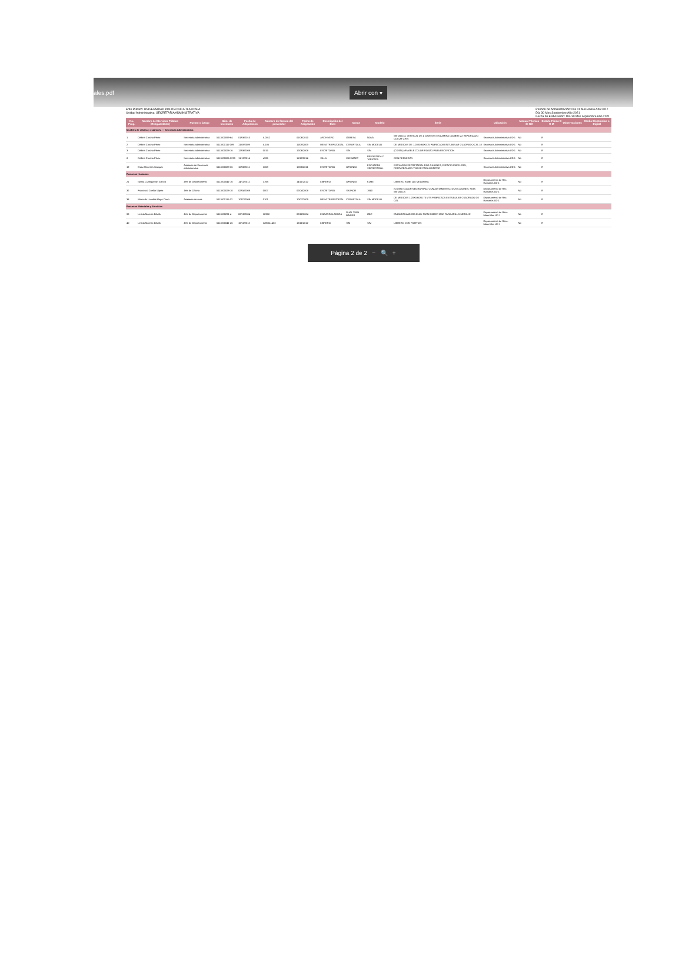ales.pdf Abrir con ▾
Ente Público: UNIVERSIDAD POLITECNICA TLAXCALA
Unidad Administrativa: SECRETARIA ADMINISTRATIVA
Periodo de Administración: Día 01 Mes enero Año 2017
Día 30 Mes Septiembre Año 2021
Fecha de Elaboración: Día 30 Mes septiembre Año 2021
| No. Prog. | Nombre del Servidor Público (Resguardante) | Puesto o Cargo | Núm. de Inventario | Fecha de Adquisición | Número de factura del proveedor | Fecha de Asignación | Descripción del Bien | Marca | Modelo | Serie | Ubicación | Manual Técnico SI NO | Estado Físico B R M | Observaciones | Medio Electrónico o Digital |
| --- | --- | --- | --- | --- | --- | --- | --- | --- | --- | --- | --- | --- | --- | --- | --- |
| Muebles de oficina y estantería — Secretaria Administrativa | | | | | | | | | | | | | | | |
| 1 | Delfina Corona Pérez | Secretaria administrativa | 5111000099-64 | 01/06/2010 | A 0012 | 01/06/2010 | ARCHIVERO | GEBESA | NOVA | METALICO, VERTICAL DE 4 GAVETAS EN LAMINA CALIBRE 22 REFORZADO COLOR GRIS | Secretaria Administrativa UD 1 | No | R | | |
| 2 | Delfina Corona Pérez | Secretaria administrativa | 5111000115-389 | 11/08/2009 | A 106 | 11/08/2009 | MESA TRAPEZOIDAL | CERANTOLA | SIN MODELO | DE MEDIDAS DE 1.20X0.60X0.75 FABRICADA EN TUBULAR CUADRADO CAL 18 | Secretaria Administrativa UD 1 | No | R | | |
| 3 | Delfina Corona Pérez | Secretaria administrativa | 5111000028-16 | 12/06/2008 | 0015 | 12/06/2008 | ESCRITORIO | S/N | S/N | (CIDEN) ARMABLE COLOR ROJIZO PARA RECEPCION | Secretaria Administrativa UD 1 | No | R | | |
| 8 | Delfina Corona Pérez | Secretaria administrativa | 5111000086-2239 | 11/12/2014 | a395 | 11/12/2014 | SILLA | ISOSMART | REFORZADA Y TAPIZADA | CON REFUERZO | Secretaria Administrativa UD 1 | No | R | | |
| 19 | Esau Meneses Vazquez | Asistente de Secretaria administrativa | 5111000028-36 | 10/06/2011 | 1368 | 10/06/2011 | ESCRITORIO | OFILINEA | ESCUADRA SECRETARIAL | ESCUADRA SECRETARIAL DOS CAJONES, ESPACIO PAPELERO, PORTATECLADO Y BASE PARA MONITOR | Secretaria Administrativa UD 1 | No | R | | |
| Recursos Humanos | | | | | | | | | | | | | | | |
| 21 | Idania Cuahquentzi García | Jefe de Departamento | 5111000041-16 | 14/11/2012 | 319A | 14/11/2012 | LIBRERO | OFILINEA | KUBE | LIBRERO KUBE 245 MELAMINA | Departamento de Rec. Humanos UD 1 | No | R | | |
| 32 | Francisco Cuellar López | Jefe de Oficina | 5111000028-10 | 02/04/2008 | 0007 | 02/04/2008 | ESCRITORIO | SKANOR | 1940 | (CIDEN) COLOR NEGRO/VINO, CON ADITAMIENTO, DOS CAJONES, PATA METALICA | Departamento de Rec. Humanos UD 1 | No | R | | |
| 38 | Maria de Lourdes Mago Carro | Asistente de área | 5111000115-12 | 10/07/2009 | 0101 | 10/07/2009 | MESA TRAPEZOIDAL | CERANTOLA | SIN MODELO | DE MEDIDAS 1.20X0.60X0.75 MTS FABRICADA EN TUBULAR CUADRADO DE CAL | Departamento de Rec. Humanos UD 1 | No | R | | |
| Recursos Materiales y Servicios | | | | | | | | | | | | | | | |
| 39 | Leticia Moreno Dávila | Jefe de Departamento | 5111000291-4 | 08/12/2004 | 12358 | 08/12/2004 | ENGARGOLADORA | DUAL TWIN BINDER | GBC | ENGARGOLADORA DUAL TWIN BINDER GBC PARA ARILLO METALIC | Departamento de Recc. Materiales UD 1 | No | R | | |
| 40 | Leticia Moreno Dávila | Jefe de Departamento | 5111000041-26 | 16/11/2012 | 1490111403 | 16/11/2012 | LIBRERO | S/M | S/M | LIBRERO CON PUERTAS | Departamento de Recc. Materiales UD 1 | No | R | | |
Página 2 de 2 − 🔍 +